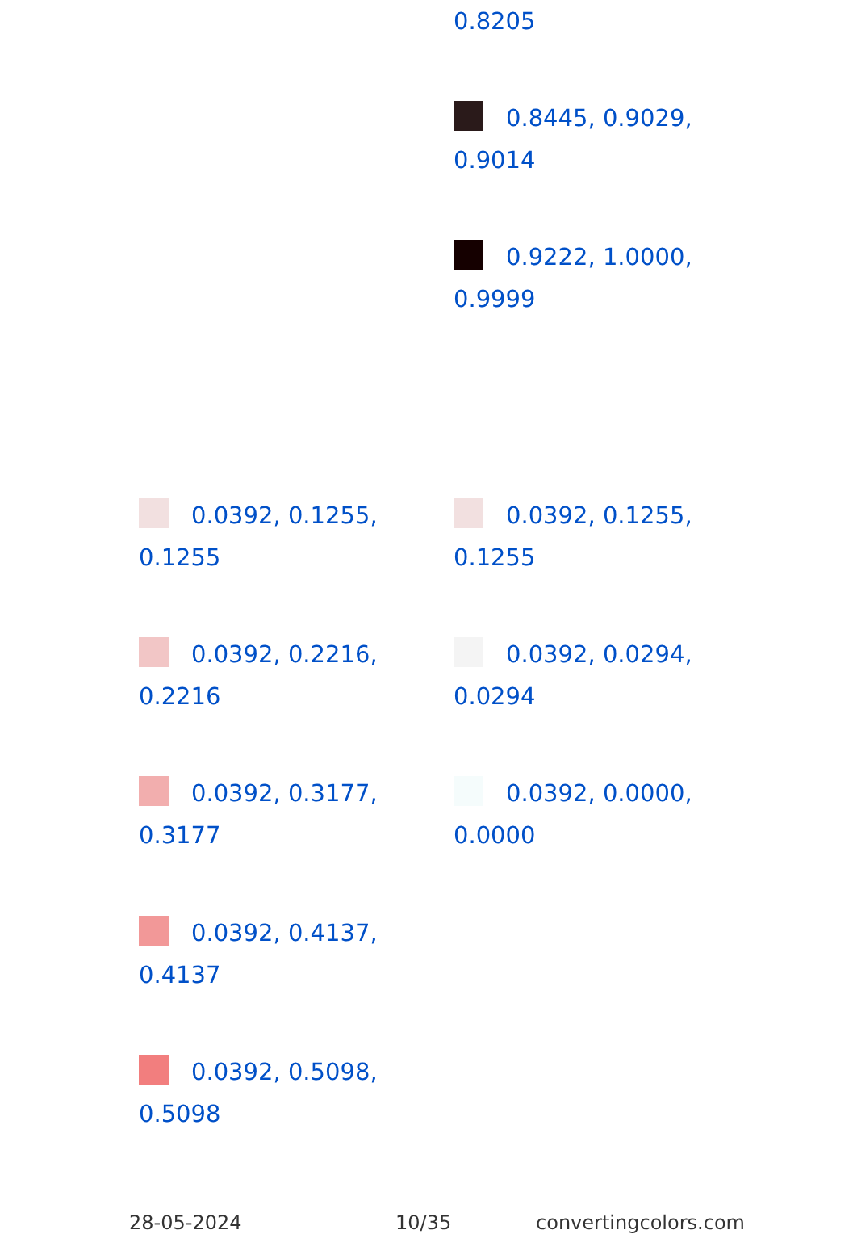0.8205
0.8445, 0.9029, 0.9014
0.9222, 1.0000, 0.9999
0.0392, 0.1255, 0.1255
0.0392, 0.1255, 0.1255
0.0392, 0.2216, 0.2216
0.0392, 0.0294, 0.0294
0.0392, 0.3177, 0.3177
0.0392, 0.0000, 0.0000
0.0392, 0.4137, 0.4137
0.0392, 0.5098, 0.5098
28-05-2024 10/35 convertingcolors.com